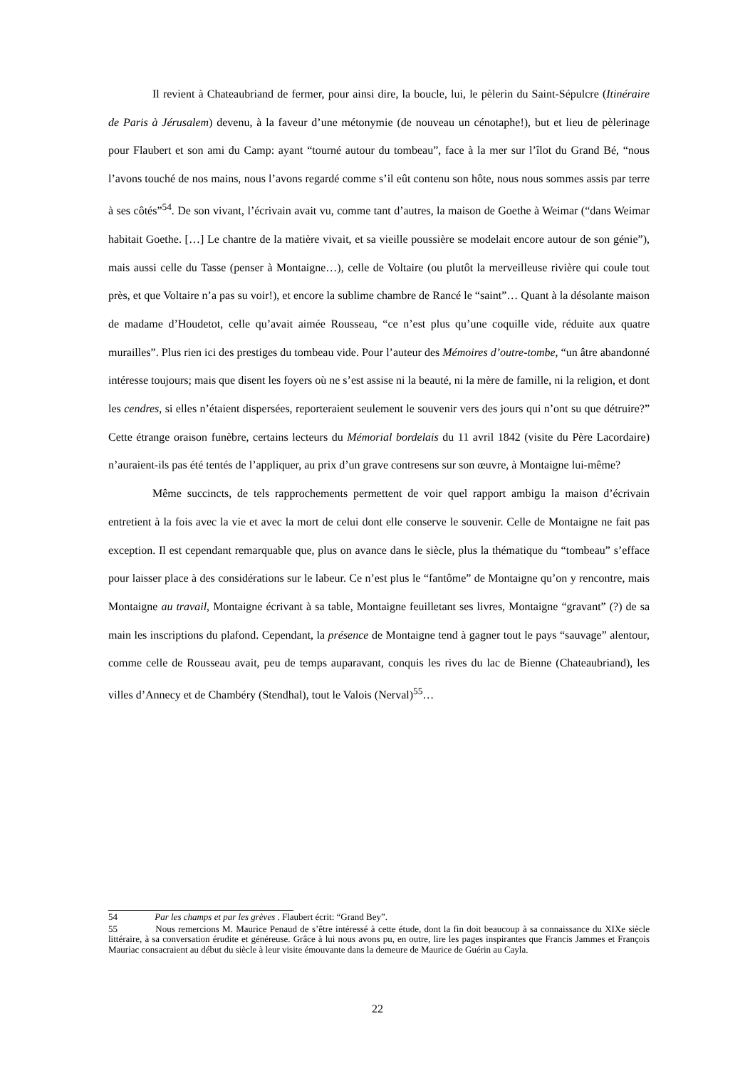Il revient à Chateaubriand de fermer, pour ainsi dire, la boucle, lui, le pèlerin du Saint-Sépulcre (Itinéraire de Paris à Jérusalem) devenu, à la faveur d’une métonymie (de nouveau un cénotaphe!), but et lieu de pèlerinage pour Flaubert et son ami du Camp: ayant “tourné autour du tombeau”, face à la mer sur l’îlot du Grand Bé, “nous l’avons touché de nos mains, nous l’avons regardé comme s’il eût contenu son hôte, nous nous sommes assis par terre à ses côtés”<sup>54</sup>. De son vivant, l’écrivain avait vu, comme tant d’autres, la maison de Goethe à Weimar (“dans Weimar habitait Goethe. […] Le chantre de la matière vivait, et sa vieille poussière se modelait encore autour de son génie”), mais aussi celle du Tasse (penser à Montaigne…), celle de Voltaire (ou plutôt la merveilleuse rivière qui coule tout près, et que Voltaire n’a pas su voir!), et encore la sublime chambre de Rancé le “saint”… Quant à la désolante maison de madame d’Houdetot, celle qu’avait aimée Rousseau, “ce n’est plus qu’une coquille vide, réduite aux quatre murailles”. Plus rien ici des prestiges du tombeau vide. Pour l’auteur des Mémoires d’outre-tombe, “un âtre abandonné intéresse toujours; mais que disent les foyers où ne s’est assise ni la beauté, ni la mère de famille, ni la religion, et dont les cendres, si elles n’étaient dispersées, reporteraient seulement le souvenir vers des jours qui n’ont su que détruire?” Cette étrange oraison funèbre, certains lecteurs du Mémorial bordelais du 11 avril 1842 (visite du Père Lacordaire) n’auraient-ils pas été tentés de l’appliquer, au prix d’un grave contresens sur son œuvre, à Montaigne lui-même?
Même succincts, de tels rapprochements permettent de voir quel rapport ambigu la maison d’écrivain entretient à la fois avec la vie et avec la mort de celui dont elle conserve le souvenir. Celle de Montaigne ne fait pas exception. Il est cependant remarquable que, plus on avance dans le siècle, plus la thématique du “tombeau” s’efface pour laisser place à des considérations sur le labeur. Ce n’est plus le “fantôme” de Montaigne qu’on y rencontre, mais Montaigne au travail, Montaigne écrivant à sa table, Montaigne feuilletant ses livres, Montaigne “gravant” (?) de sa main les inscriptions du plafond. Cependant, la présence de Montaigne tend à gagner tout le pays “sauvage” alentour, comme celle de Rousseau avait, peu de temps auparavant, conquis les rives du lac de Bienne (Chateaubriand), les villes d’Annecy et de Chambéry (Stendhal), tout le Valois (Nerval)<sup>55</sup>…
54 Par les champs et par les grèves . Flaubert écrit: “Grand Bey”.
55 Nous remercions M. Maurice Penaud de s’être intéressé à cette étude, dont la fin doit beaucoup à sa connaissance du XIXe siècle littéraire, à sa conversation érudite et généreuse. Grâce à lui nous avons pu, en outre, lire les pages inspirantes que Francis Jammes et François Mauriac consacraient au début du siècle à leur visite émouvante dans la demeure de Maurice de Guérin au Cayla.
22